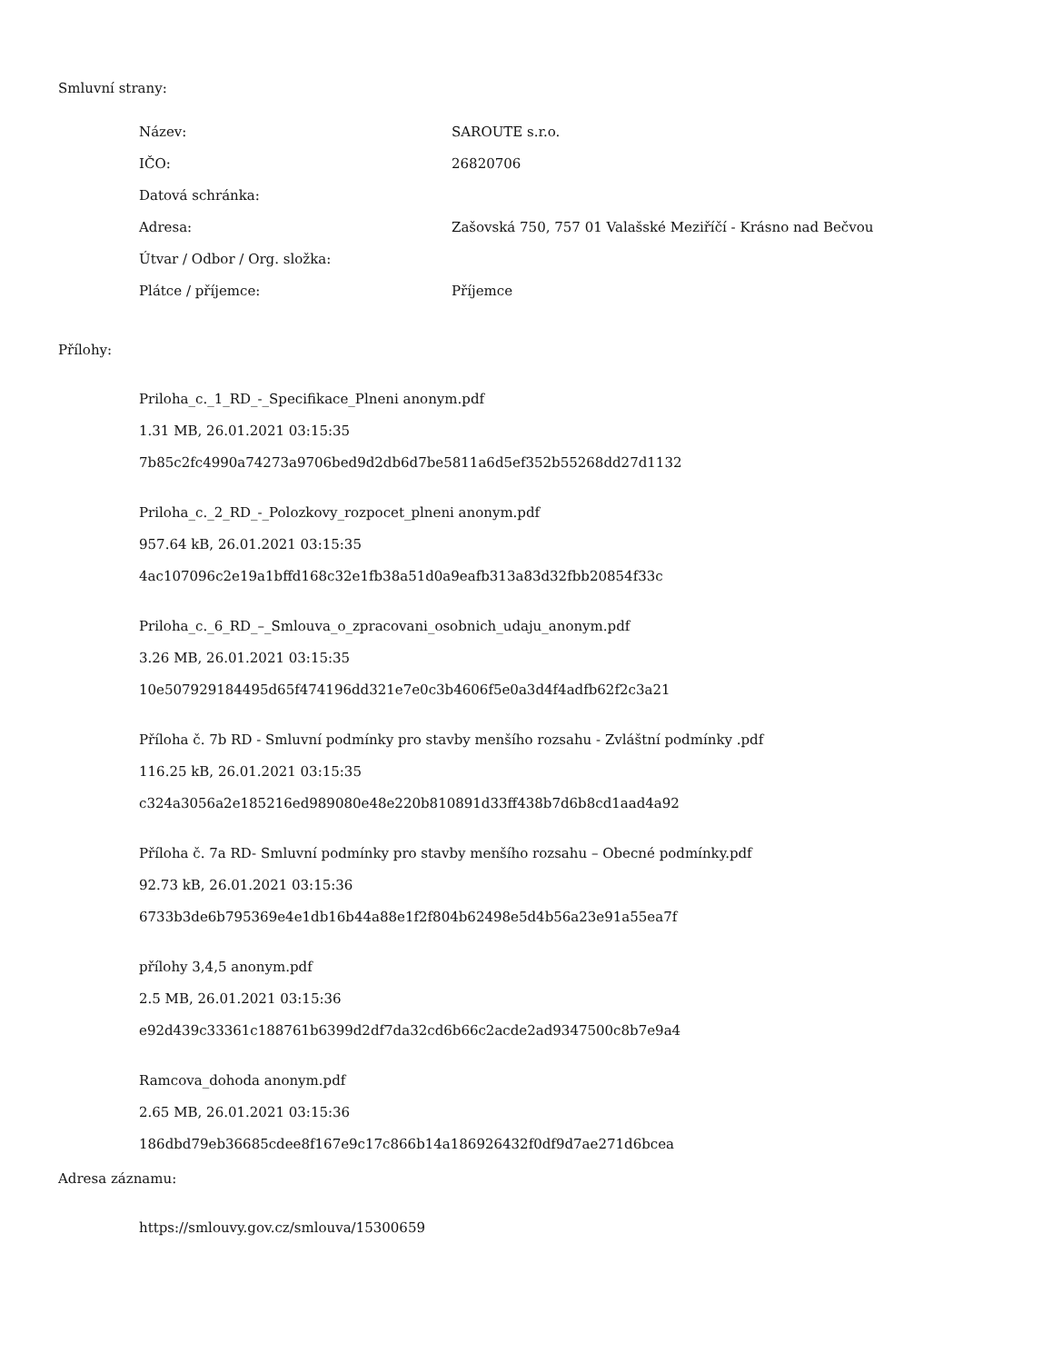Smluvní strany:
| Název: | SAROUTE s.r.o. |
| IČO: | 26820706 |
| Datová schránka: | |
| Adresa: | Zašovská 750, 757 01 Valašské Meziříčí - Krásno nad Bečvou |
| Útvar / Odbor / Org. složka: | |
| Plátce / příjemce: | Příjemce |
Přílohy:
Priloha_c._1_RD_-_Specifikace_Plneni anonym.pdf
1.31 MB, 26.01.2021 03:15:35
7b85c2fc4990a74273a9706bed9d2db6d7be5811a6d5ef352b55268dd27d1132
Priloha_c._2_RD_-_Polozkovy_rozpocet_plneni anonym.pdf
957.64 kB, 26.01.2021 03:15:35
4ac107096c2e19a1bffd168c32e1fb38a51d0a9eafb313a83d32fbb20854f33c
Priloha_c._6_RD_–_Smlouva_o_zpracovani_osobnich_udaju_anonym.pdf
3.26 MB, 26.01.2021 03:15:35
10e507929184495d65f474196dd321e7e0c3b4606f5e0a3d4f4adfb62f2c3a21
Příloha č. 7b RD - Smluvní podmínky pro stavby menšího rozsahu - Zvláštní podmínky .pdf
116.25 kB, 26.01.2021 03:15:35
c324a3056a2e185216ed989080e48e220b810891d33ff438b7d6b8cd1aad4a92
Příloha č. 7a RD- Smluvní podmínky pro stavby menšího rozsahu – Obecné podmínky.pdf
92.73 kB, 26.01.2021 03:15:36
6733b3de6b795369e4e1db16b44a88e1f2f804b62498e5d4b56a23e91a55ea7f
přílohy 3,4,5 anonym.pdf
2.5 MB, 26.01.2021 03:15:36
e92d439c33361c188761b6399d2df7da32cd6b66c2acde2ad9347500c8b7e9a4
Ramcova_dohoda anonym.pdf
2.65 MB, 26.01.2021 03:15:36
186dbd79eb36685cdee8f167e9c17c866b14a186926432f0df9d7ae271d6bcea
Adresa záznamu:
https://smlouvy.gov.cz/smlouva/15300659